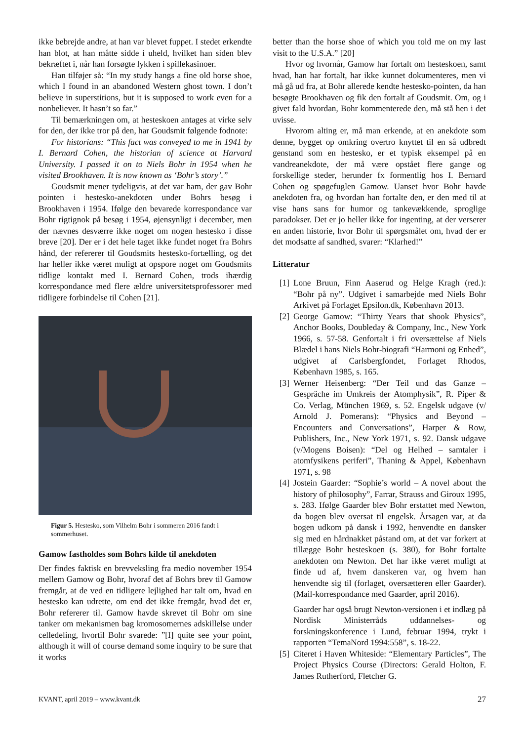ikke bebrejde andre, at han var blevet fuppet. I stedet erkendte han blot, at han måtte sidde i uheld, hvilket han siden blev bekræftet i, når han forsøgte lykken i spillekasinoer.
Han tilføjer så: “In my study hangs a fine old horse shoe, which I found in an abandoned Western ghost town. I don’t believe in superstitions, but it is supposed to work even for a nonbeliever. It hasn’t so far.”
Til bemærkningen om, at hesteskoen antages at virke selv for den, der ikke tror på den, har Goudsmit følgende fodnote:
For historians: “This fact was conveyed to me in 1941 by I. Bernard Cohen, the historian of science at Harvard University. I passed it on to Niels Bohr in 1954 when he visited Brookhaven. It is now known as ‘Bohr’s story’.”
Goudsmit mener tydeligvis, at det var ham, der gav Bohr pointen i hestesko-anekdoten under Bohrs besøg i Brookhaven i 1954. Ifølge den bevarede korrespondance var Bohr rigtignok på besøg i 1954, øjensynligt i december, men der nævnes desværre ikke noget om nogen hestesko i disse breve [20]. Der er i det hele taget ikke fundet noget fra Bohrs hånd, der refererer til Goudsmits hestesko-fortælling, og det har heller ikke været muligt at opspore noget om Goudsmits tidlige kontakt med I. Bernard Cohen, trods ihærdig korrespondance med flere ældre universitetsprofessorer med tidligere forbindelse til Cohen [21].
Figur 5. Hestesko, som Vilhelm Bohr i sommeren 2016 fandt i sommerhuset.
Gamow fastholdes som Bohrs kilde til anekdoten
Der findes faktisk en brevveksling fra medio november 1954 mellem Gamow og Bohr, hvoraf det af Bohrs brev til Gamow fremgår, at de ved en tidligere lejlighed har talt om, hvad en hestesko kan udrette, om end det ikke fremgår, hvad det er, Bohr refererer til. Gamow havde skrevet til Bohr om sine tanker om mekanismen bag kromosomernes adskillelse under celledeling, hvortil Bohr svarede: ”[I] quite see your point, although it will of course demand some inquiry to be sure that it works
better than the horse shoe of which you told me on my last visit to the U.S.A.” [20]
Hvor og hvornår, Gamow har fortalt om hesteskoen, samt hvad, han har fortalt, har ikke kunnet dokumenteres, men vi må gå ud fra, at Bohr allerede kendte hestesko-pointen, da han besøgte Brookhaven og fik den fortalt af Goudsmit. Om, og i givet fald hvordan, Bohr kommenterede den, må stå hen i det uvisse.
Hvorom alting er, må man erkende, at en anekdote som denne, bygget op omkring overtro knyttet til en så udbredt genstand som en hestesko, er et typisk eksempel på en vandreanekdote, der må være opstået flere gange og forskellige steder, herunder fx formentlig hos I. Bernard Cohen og spøgefuglen Gamow. Uanset hvor Bohr havde anekdoten fra, og hvordan han fortalte den, er den med til at vise hans sans for humor og tankevækkende, sproglige paradokser. Det er jo heller ikke for ingenting, at der verserer en anden historie, hvor Bohr til spørgsmålet om, hvad der er det modsatte af sandhed, svarer: “Klarhed!”
Litteratur
[1] Lone Bruun, Finn Aaserud og Helge Kragh (red.): “Bohr på ny”. Udgivet i samarbejde med Niels Bohr Arkivet på Forlaget Epsilon.dk, København 2013.
[2] George Gamow: “Thirty Years that shook Physics”, Anchor Books, Doubleday & Company, Inc., New York 1966, s. 57-58. Genfortalt i fri oversættelse af Niels Blædel i hans Niels Bohr-biografi “Harmoni og Enhed”, udgivet af Carlsbergfondet, Forlaget Rhodos, København 1985, s. 165.
[3] Werner Heisenberg: “Der Teil und das Ganze – Gespräche im Umkreis der Atomphysik”, R. Piper & Co. Verlag, München 1969, s. 52. Engelsk udgave (v/ Arnold J. Pomerans): “Physics and Beyond – Encounters and Conversations”, Harper & Row, Publishers, Inc., New York 1971, s. 92. Dansk udgave (v/Mogens Boisen): “Del og Helhed – samtaler i atomfysikens periferi”, Thaning & Appel, København 1971, s. 98
[4] Jostein Gaarder: “Sophie’s world – A novel about the history of philosophy”, Farrar, Strauss and Giroux 1995, s. 283. Ifølge Gaarder blev Bohr erstattet med Newton, da bogen blev oversat til engelsk. Årsagen var, at da bogen udkom på dansk i 1992, henvendte en dansker sig med en hårdnakket påstand om, at det var forkert at tillægge Bohr hesteskoen (s. 380), for Bohr fortalte anekdoten om Newton. Det har ikke været muligt at finde ud af, hvem danskeren var, og hvem han henvendte sig til (forlaget, oversætteren eller Gaarder). (Mail-korrespondance med Gaarder, april 2016).
Gaarder har også brugt Newton-versionen i et indlæg på Nordisk Ministerråds uddannelses- og forskningskonference i Lund, februar 1994, trykt i rapporten “TemaNord 1994:558”, s. 18-22.
[5] Citeret i Haven Whiteside: “Elementary Particles”, The Project Physics Course (Directors: Gerald Holton, F. James Rutherford, Fletcher G.
KVANT, april 2019 – www.kvant.dk 27